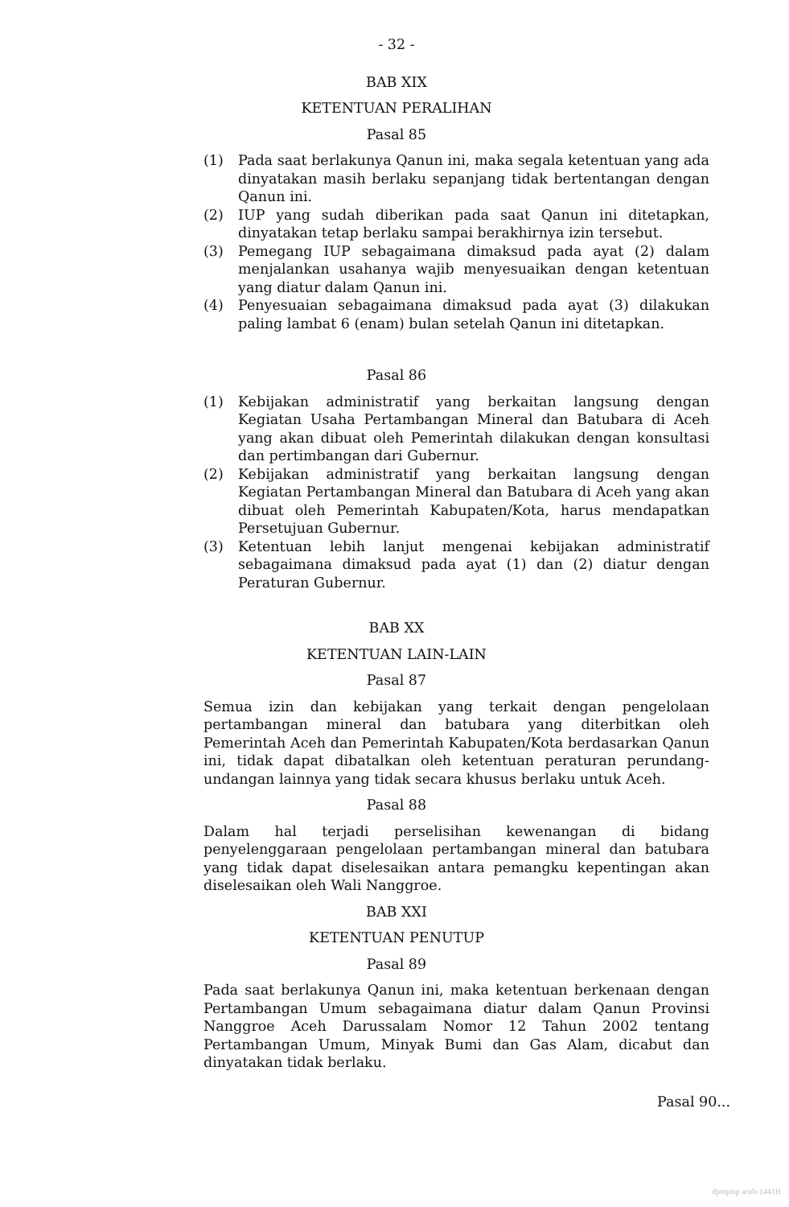- 32 -
BAB XIX
KETENTUAN PERALIHAN
Pasal 85
(1) Pada saat berlakunya Qanun ini, maka segala ketentuan yang ada dinyatakan masih berlaku sepanjang tidak bertentangan dengan Qanun ini.
(2) IUP yang sudah diberikan pada saat Qanun ini ditetapkan, dinyatakan tetap berlaku sampai berakhirnya izin tersebut.
(3) Pemegang IUP sebagaimana dimaksud pada ayat (2) dalam menjalankan usahanya wajib menyesuaikan dengan ketentuan yang diatur dalam Qanun ini.
(4) Penyesuaian sebagaimana dimaksud pada ayat (3) dilakukan paling lambat 6 (enam) bulan setelah Qanun ini ditetapkan.
Pasal 86
(1) Kebijakan administratif yang berkaitan langsung dengan Kegiatan Usaha Pertambangan Mineral dan Batubara di Aceh yang akan dibuat oleh Pemerintah dilakukan dengan konsultasi dan pertimbangan dari Gubernur.
(2) Kebijakan administratif yang berkaitan langsung dengan Kegiatan Pertambangan Mineral dan Batubara di Aceh yang akan dibuat oleh Pemerintah Kabupaten/Kota, harus mendapatkan Persetujuan Gubernur.
(3) Ketentuan lebih lanjut mengenai kebijakan administratif sebagaimana dimaksud pada ayat (1) dan (2) diatur dengan Peraturan Gubernur.
BAB XX
KETENTUAN LAIN-LAIN
Pasal 87
Semua izin dan kebijakan yang terkait dengan pengelolaan pertambangan mineral dan batubara yang diterbitkan oleh Pemerintah Aceh dan Pemerintah Kabupaten/Kota berdasarkan Qanun ini, tidak dapat dibatalkan oleh ketentuan peraturan perundang-undangan lainnya yang tidak secara khusus berlaku untuk Aceh.
Pasal 88
Dalam hal terjadi perselisihan kewenangan di bidang penyelenggaraan pengelolaan pertambangan mineral dan batubara yang tidak dapat diselesaikan antara pemangku kepentingan akan diselesaikan oleh Wali Nanggroe.
BAB XXI
KETENTUAN PENUTUP
Pasal 89
Pada saat berlakunya Qanun ini, maka ketentuan berkenaan dengan Pertambangan Umum sebagaimana diatur dalam Qanun Provinsi Nanggroe Aceh Darussalam Nomor 12 Tahun 2002 tentang Pertambangan Umum, Minyak Bumi dan Gas Alam, dicabut dan dinyatakan tidak berlaku.
Pasal 90...
dpmptsp aceh-1441H